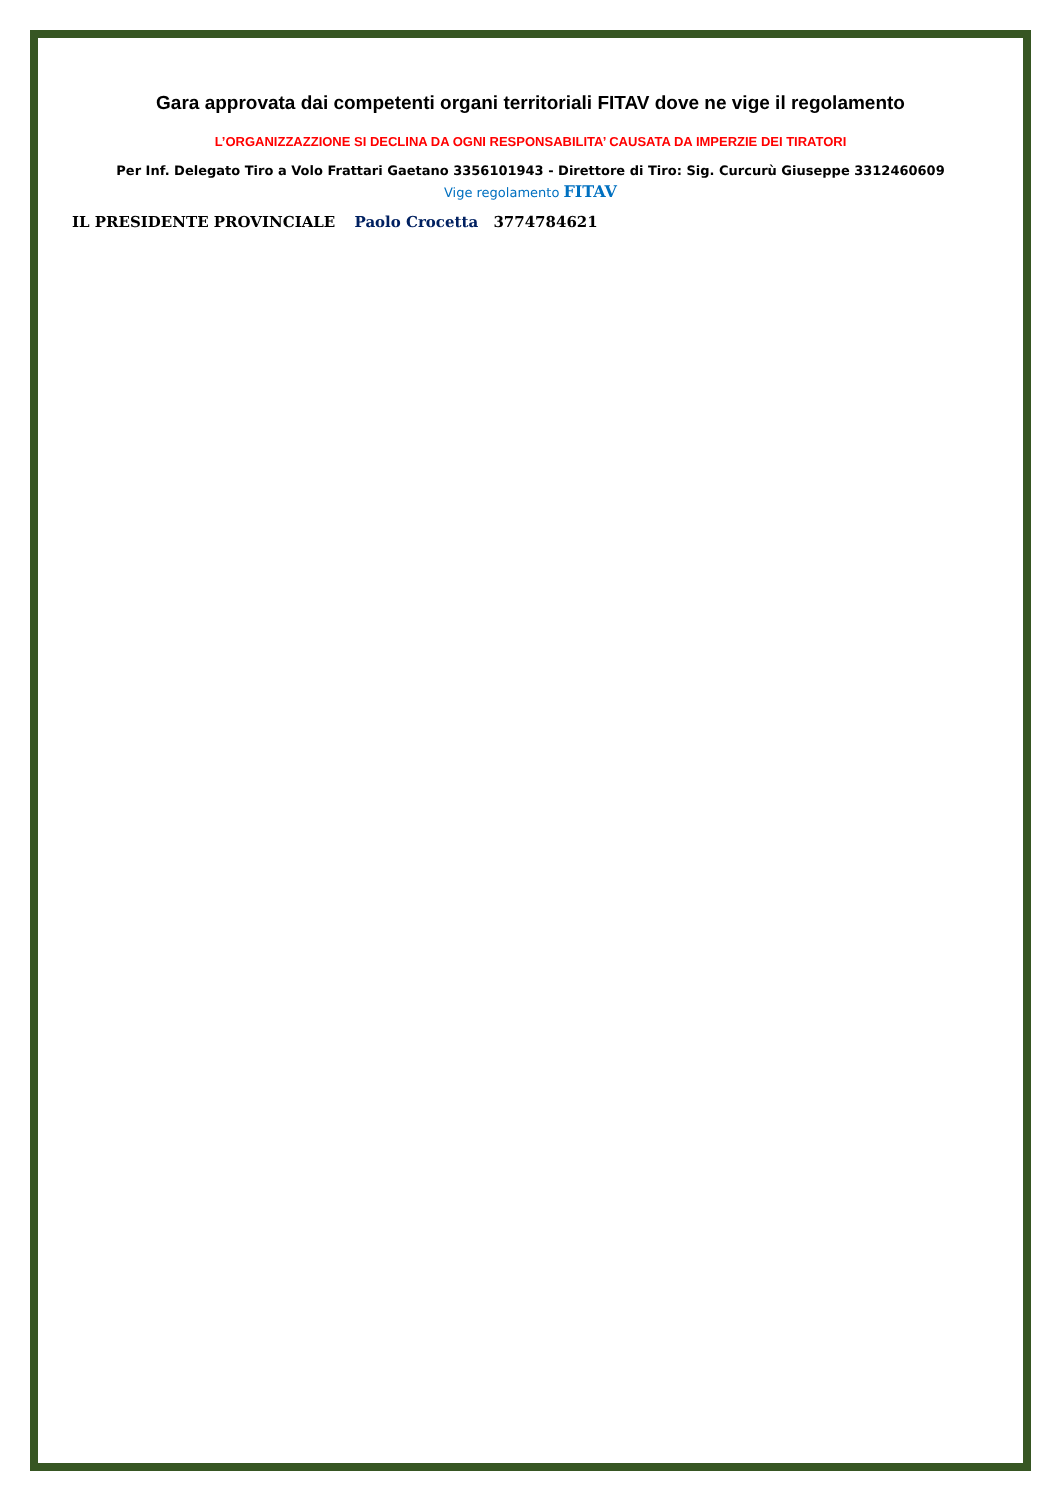Gara approvata dai competenti organi territoriali FITAV dove ne vige il regolamento
L’ORGANIZZAZZIONE SI DECLINA DA OGNI RESPONSABILITA’ CAUSATA DA IMPERZIE DEI TIRATORI
Per Inf. Delegato Tiro a Volo Frattari Gaetano 3356101943 - Direttore di Tiro: Sig. Curcurù Giuseppe 3312460609
Vige regolamento FITAV
IL PRESIDENTE PROVINCIALE Paolo Crocetta 3774784621